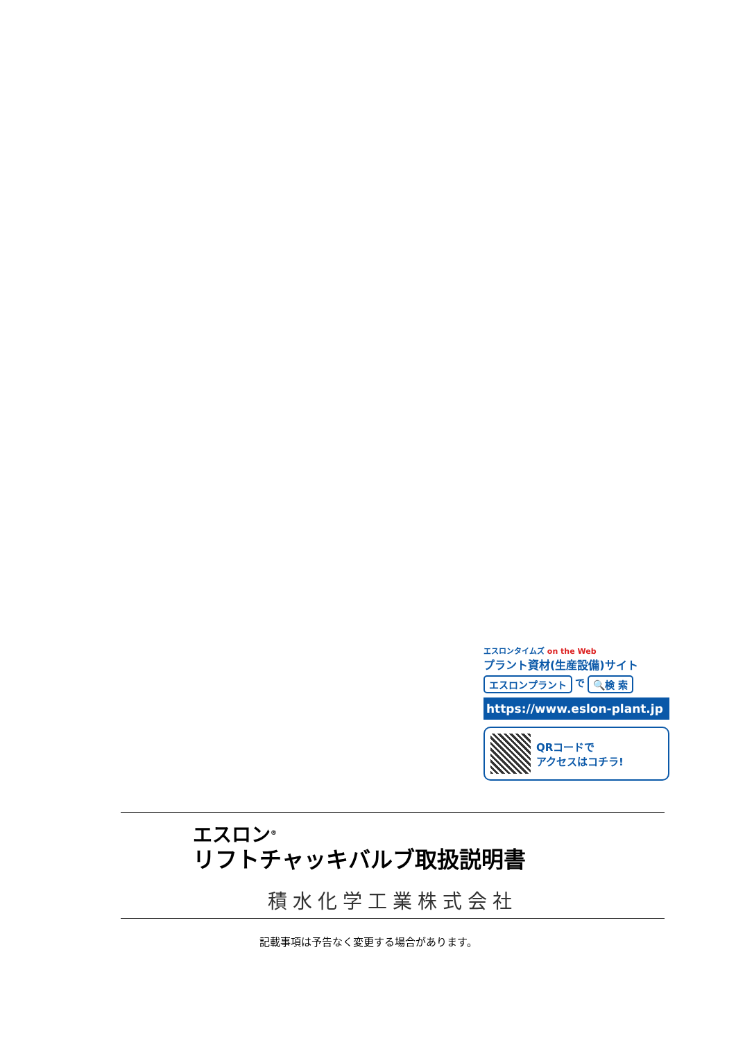エスロンタイムズ on the Web
プラント資材(生産設備)サイト
エスロンプラント で 🔍検 索
https://www.eslon-plant.jp
QRコードで
アクセスはコチラ!
エスロン<sup>®</sup>
リフトチャッキバルブ取扱説明書
積水化学工業株式会社
記載事項は予告なく変更する場合があります。